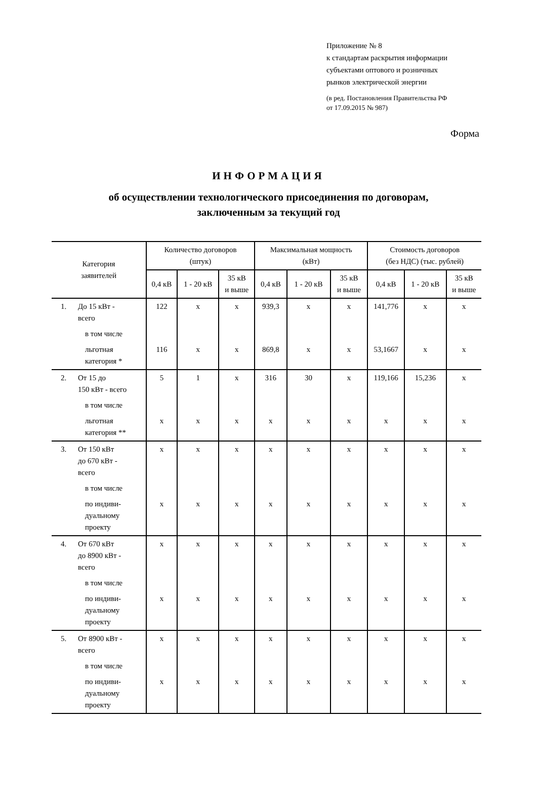Приложение № 8
к стандартам раскрытия информации
субъектами оптового и розничных
рынков электрической энергии
(в ред. Постановления Правительства РФ
от 17.09.2015 № 987)
Форма
ИНФОРМАЦИЯ
об осуществлении технологического присоединения по договорам,
заключенным за текущий год
| Категория заявителей | | Количество договоров (штук) | | | Максимальная мощность (кВт) | | | Стоимость договоров (без НДС) (тыс. рублей) | | |
| --- | --- | --- | --- | --- | --- | --- | --- | --- | --- | --- |
| | | 0,4 кВ | 1 - 20 кВ | 35 кВ и выше | 0,4 кВ | 1 - 20 кВ | 35 кВ и выше | 0,4 кВ | 1 - 20 кВ | 35 кВ и выше |
| 1. | До 15 кВт - всего | 122 | x | x | 939,3 | x | x | 141,776 | x | x |
| | в том числе | | | | | | | | | |
| | льготная категория * | 116 | x | x | 869,8 | x | x | 53,1667 | x | x |
| 2. | От 15 до 150 кВт - всего | 5 | 1 | x | 316 | 30 | x | 119,166 | 15,236 | x |
| | в том числе | | | | | | | | | |
| | льготная категория ** | x | x | x | x | x | x | x | x | x |
| 3. | От 150 кВт до 670 кВт - всего | x | x | x | x | x | x | x | x | x |
| | в том числе | | | | | | | | | |
| | по индиви- дуальному проекту | x | x | x | x | x | x | x | x | x |
| 4. | От 670 кВт до 8900 кВт - всего | x | x | x | x | x | x | x | x | x |
| | в том числе | | | | | | | | | |
| | по индиви- дуальному проекту | x | x | x | x | x | x | x | x | x |
| 5. | От 8900 кВт - всего | x | x | x | x | x | x | x | x | x |
| | в том числе | | | | | | | | | |
| | по индиви- дуальному проекту | x | x | x | x | x | x | x | x | x |